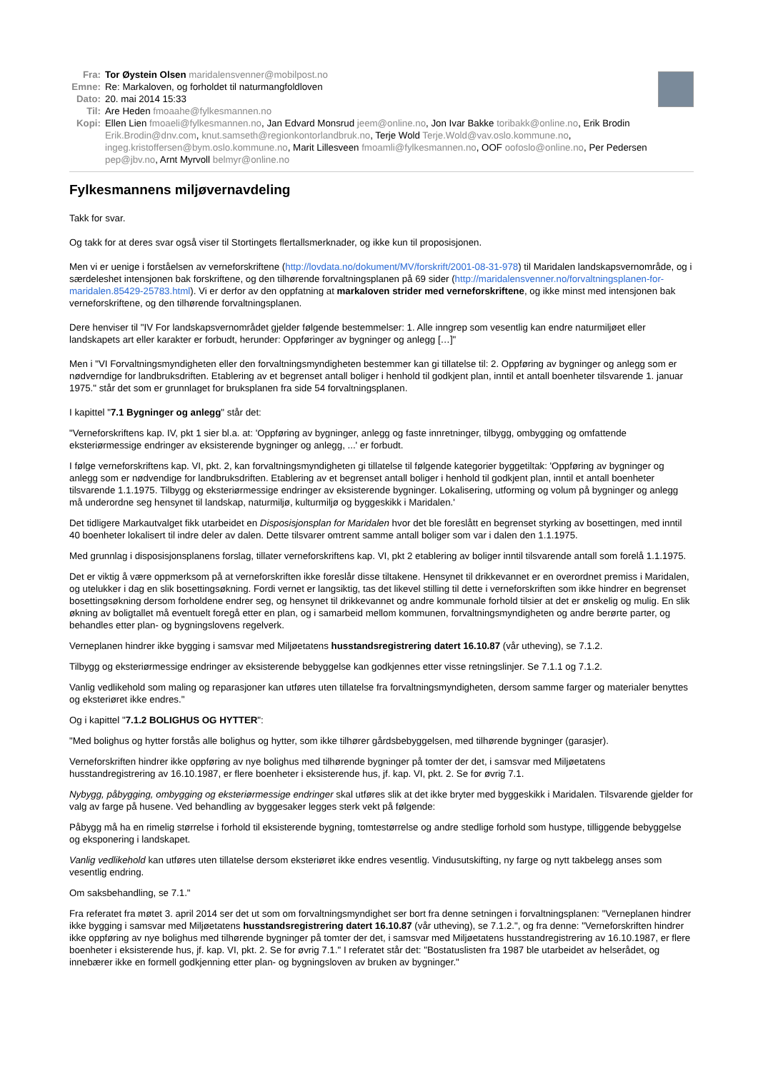Fra: Tor Øystein Olsen maridalensvenner@mobilpost.no
Emne: Re: Markaloven, og forholdet til naturmangfoldloven
Dato: 20. mai 2014 15:33
Til: Are Heden fmoaahe@fylkesmannen.no
Kopi: Ellen Lien fmoaeli@fylkesmannen.no, Jan Edvard Monsrud jeem@online.no, Jon Ivar Bakke toribakk@online.no, Erik Brodin Erik.Brodin@dnv.com, knut.samseth@regionkontorlandbruk.no, Terje Wold Terje.Wold@vav.oslo.kommune.no, ingeg.kristoffersen@bym.oslo.kommune.no, Marit Lillesveen fmoamli@fylkesmannen.no, OOF oofoslo@online.no, Per Pedersen pep@jbv.no, Arnt Myrvoll belmyr@online.no
Fylkesmannens miljøvernavdeling
Takk for svar.
Og takk for at deres svar også viser til Stortingets flertallsmerknader, og ikke kun til proposisjonen.
Men vi er uenige i forståelsen av verneforskriftene (http://lovdata.no/dokument/MV/forskrift/2001-08-31-978) til Maridalen landskapsvernområde, og i særdeleshet intensjonen bak forskriftene, og den tilhørende forvaltningsplanen på 69 sider (http://maridalensvenner.no/forvaltningsplanen-for-maridalen.85429-25783.html). Vi er derfor av den oppfatning at markaloven strider med verneforskriftene, og ikke minst med intensjonen bak verneforskriftene, og den tilhørende forvaltningsplanen.
Dere henviser til "IV For landskapsvernområdet gjelder følgende bestemmelser: 1. Alle inngrep som vesentlig kan endre naturmiljøet eller landskapets art eller karakter er forbudt, herunder: Oppføringer av bygninger og anlegg […]"
Men i "VI Forvaltningsmyndigheten eller den forvaltningsmyndigheten bestemmer kan gi tillatelse til: 2. Oppføring av bygninger og anlegg som er nødverndige for landbruksdriften. Etablering av et begrenset antall boliger i henhold til godkjent plan, inntil et antall boenheter tilsvarende 1. januar 1975." står det som er grunnlaget for bruksplanen fra side 54 forvaltningsplanen.
I kapittel "7.1 Bygninger og anlegg" står det:
"Verneforskriftens kap. IV, pkt 1 sier bl.a. at: 'Oppføring av bygninger, anlegg og faste innretninger, tilbygg, ombygging og omfattende eksteriørmessige endringer av eksisterende bygninger og anlegg, ...' er forbudt.
I følge verneforskriftens kap. VI, pkt. 2, kan forvaltningsmyndigheten gi tillatelse til følgende kategorier byggetiltak: 'Oppføring av bygninger og anlegg som er nødvendige for landbruksdriften. Etablering av et begrenset antall boliger i henhold til godkjent plan, inntil et antall boenheter tilsvarende 1.1.1975. Tilbygg og eksteriørmessige endringer av eksisterende bygninger. Lokalisering, utforming og volum på bygninger og anlegg må underordne seg hensynet til landskap, naturmiljø, kulturmiljø og byggeskikk i Maridalen.'
Det tidligere Markautvalget fikk utarbeidet en Disposisjonsplan for Maridalen hvor det ble foreslått en begrenset styrking av bosettingen, med inntil 40 boenheter lokalisert til indre deler av dalen. Dette tilsvarer omtrent samme antall boliger som var i dalen den 1.1.1975.
Med grunnlag i disposisjonsplanens forslag, tillater verneforskriftens kap. VI, pkt 2 etablering av boliger inntil tilsvarende antall som forelå 1.1.1975.
Det er viktig å være oppmerksom på at verneforskriften ikke foreslår disse tiltakene. Hensynet til drikkevannet er en overordnet premiss i Maridalen, og utelukker i dag en slik bosettingsøkning. Fordi vernet er langsiktig, tas det likevel stilling til dette i verneforskriften som ikke hindrer en begrenset bosettingsøkning dersom forholdene endrer seg, og hensynet til drikkevannet og andre kommunale forhold tilsier at det er ønskelig og mulig. En slik økning av boligtallet må eventuelt foregå etter en plan, og i samarbeid mellom kommunen, forvaltningsmyndigheten og andre berørte parter, og behandles etter plan- og bygningslovens regelverk.
Verneplanen hindrer ikke bygging i samsvar med Miljøetatens husstandsregistrering datert 16.10.87 (vår utheving), se 7.1.2.
Tilbygg og eksteriørmessige endringer av eksisterende bebyggelse kan godkjennes etter visse retningslinjer. Se 7.1.1 og 7.1.2.
Vanlig vedlikehold som maling og reparasjoner kan utføres uten tillatelse fra forvaltningsmyndigheten, dersom samme farger og materialer benyttes og eksteriøret ikke endres."
Og i kapittel "7.1.2 BOLIGHUS OG HYTTER":
"Med bolighus og hytter forstås alle bolighus og hytter, som ikke tilhører gårdsbebyggelsen, med tilhørende bygninger (garasjer).
Verneforskriften hindrer ikke oppføring av nye bolighus med tilhørende bygninger på tomter der det, i samsvar med Miljøetatens husstandregistrering av 16.10.1987, er flere boenheter i eksisterende hus, jf. kap. VI, pkt. 2. Se for øvrig 7.1.
Nybygg, påbygging, ombygging og eksteriørmessige endringer skal utføres slik at det ikke bryter med byggeskikk i Maridalen. Tilsvarende gjelder for valg av farge på husene. Ved behandling av byggesaker legges sterk vekt på følgende:
Påbygg må ha en rimelig størrelse i forhold til eksisterende bygning, tomtestørrelse og andre stedlige forhold som hustype, tilliggende bebyggelse og eksponering i landskapet.
Vanlig vedlikehold kan utføres uten tillatelse dersom eksteriøret ikke endres vesentlig. Vindusutskifting, ny farge og nytt takbelegg anses som vesentlig endring.
Om saksbehandling, se 7.1."
Fra referatet fra møtet 3. april 2014 ser det ut som om forvaltningsmyndighet ser bort fra denne setningen i forvaltningsplanen: "Verneplanen hindrer ikke bygging i samsvar med Miljøetatens husstandsregistrering datert 16.10.87 (vår utheving), se 7.1.2.", og fra denne: "Verneforskriften hindrer ikke oppføring av nye bolighus med tilhørende bygninger på tomter der det, i samsvar med Miljøetatens husstandregistrering av 16.10.1987, er flere boenheter i eksisterende hus, jf. kap. VI, pkt. 2. Se for øvrig 7.1." I referatet står det: "Bostatuslisten fra 1987 ble utarbeidet av helserådet, og innebærer ikke en formell godkjenning etter plan- og bygningsloven av bruken av bygninger."